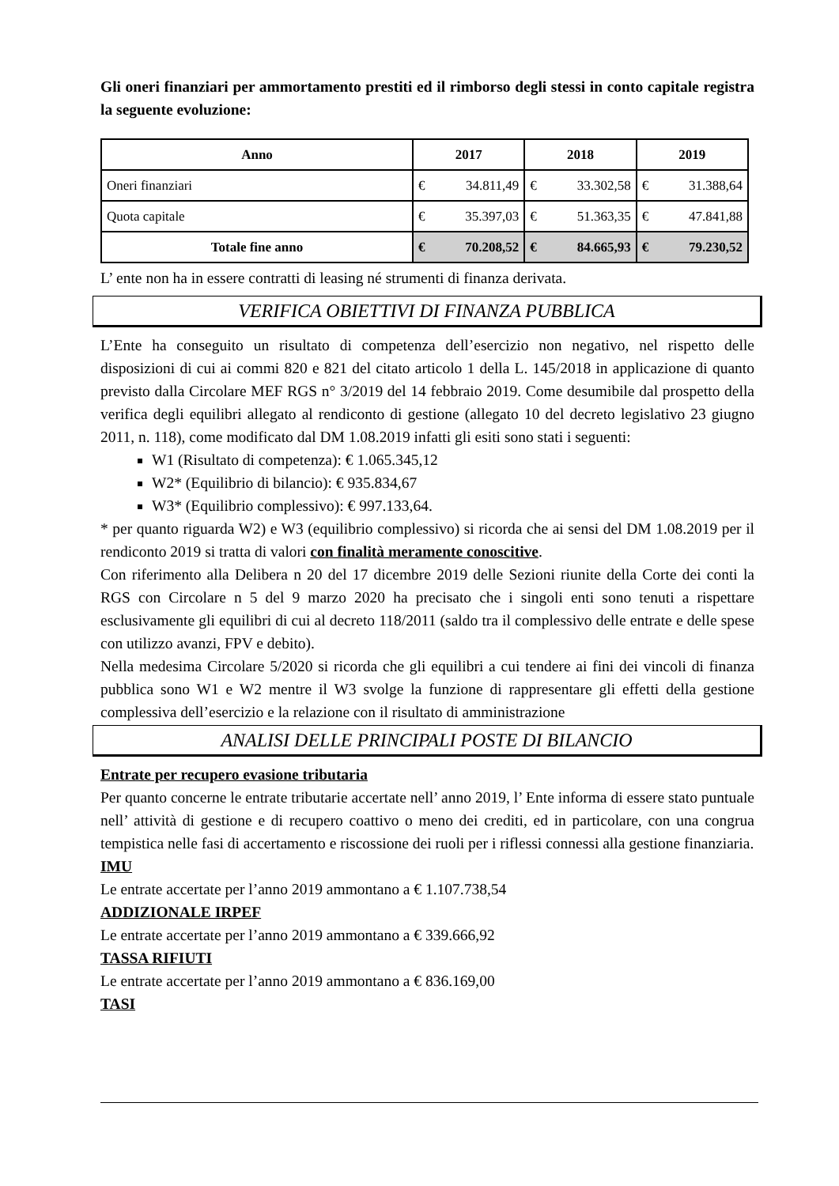Gli oneri finanziari per ammortamento prestiti ed il rimborso degli stessi in conto capitale registra la seguente evoluzione:
| Anno | 2017 | 2018 | 2019 |
| --- | --- | --- | --- |
| Oneri finanziari | € 34.811,49 | € 33.302,58 | € 31.388,64 |
| Quota capitale | € 35.397,03 | € 51.363,35 | € 47.841,88 |
| Totale fine anno | € 70.208,52 | € 84.665,93 | € 79.230,52 |
L’ ente non ha in essere contratti di leasing né strumenti di finanza derivata.
VERIFICA OBIETTIVI DI FINANZA PUBBLICA
L’Ente ha conseguito un risultato di competenza dell’esercizio non negativo, nel rispetto delle disposizioni di cui ai commi 820 e 821 del citato articolo 1 della L. 145/2018 in applicazione di quanto previsto dalla Circolare MEF RGS n° 3/2019 del 14 febbraio 2019. Come desumibile dal prospetto della verifica degli equilibri allegato al rendiconto di gestione (allegato 10 del decreto legislativo 23 giugno 2011, n. 118), come modificato dal DM 1.08.2019 infatti gli esiti sono stati i seguenti:
W1 (Risultato di competenza): € 1.065.345,12
W2* (Equilibrio di bilancio): € 935.834,67
W3* (Equilibrio complessivo): € 997.133,64.
* per quanto riguarda W2) e W3 (equilibrio complessivo) si ricorda che ai sensi del DM 1.08.2019 per il rendiconto 2019 si tratta di valori con finalità meramente conoscitive.
Con riferimento alla Delibera n 20 del 17 dicembre 2019 delle Sezioni riunite della Corte dei conti la RGS con Circolare n 5 del 9 marzo 2020 ha precisato che i singoli enti sono tenuti a rispettare esclusivamente gli equilibri di cui al decreto 118/2011 (saldo tra il complessivo delle entrate e delle spese con utilizzo avanzi, FPV e debito).
Nella medesima Circolare 5/2020 si ricorda che gli equilibri a cui tendere ai fini dei vincoli di finanza pubblica sono W1 e W2 mentre il W3 svolge la funzione di rappresentare gli effetti della gestione complessiva dell’esercizio e la relazione con il risultato di amministrazione
ANALISI DELLE PRINCIPALI POSTE DI BILANCIO
Entrate per recupero evasione tributaria
Per quanto concerne le entrate tributarie accertate nell’ anno 2019, l’ Ente informa di essere stato puntuale nell’ attività di gestione e di recupero coattivo o meno dei crediti, ed in particolare, con una congrua tempistica nelle fasi di accertamento e riscossione dei ruoli per i riflessi connessi alla gestione finanziaria.
IMU
Le entrate accertate per l’anno 2019 ammontano a € 1.107.738,54
ADDIZIONALE IRPEF
Le entrate accertate per l’anno 2019 ammontano a € 339.666,92
TASSA RIFIUTI
Le entrate accertate per l’anno 2019 ammontano a € 836.169,00
TASI